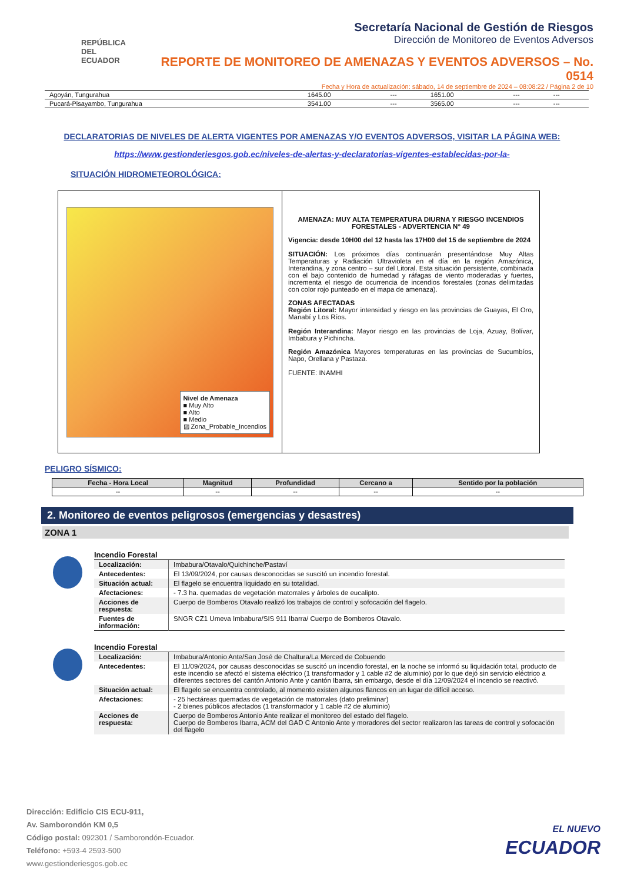REPÚBLICA
DEL ECUADOR
Secretaría Nacional de Gestión de Riesgos
Dirección de Monitoreo de Eventos Adversos
REPORTE DE MONITOREO DE AMENAZAS Y EVENTOS ADVERSOS – No. 0514
Fecha y Hora de actualización: sábado, 14 de septiembre de 2024 – 08:08:22 / Página 2 de 10
| Agoyán, Tungurahua | 1645.00 | --- | 1651.00 | --- | --- |
| Pucará-Pisayambo, Tungurahua | 3541.00 | --- | 3565.00 | --- | --- |
DECLARATORIAS DE NIVELES DE ALERTA VIGENTES POR AMENAZAS Y/O EVENTOS ADVERSOS, VISITAR LA PÁGINA WEB:
https://www.gestionderiesgos.gob.ec/niveles-de-alertas-y-declaratorias-vigentes-establecidas-por-la-
SITUACIÓN HIDROMETEOROLÓGICA:
Nivel de Amenaza
■ Muy Alto
■ Alto
■ Medio
▨ Zona_Probable_Incendios
AMENAZA: MUY ALTA TEMPERATURA DIURNA Y RIESGO INCENDIOS FORESTALES - ADVERTENCIA N° 49
Vigencia: desde 10H00 del 12 hasta las 17H00 del 15 de septiembre de 2024
SITUACIÓN: Los próximos días continuarán presentándose Muy Altas Temperaturas y Radiación Ultravioleta en el día en la región Amazónica, Interandina, y zona centro – sur del Litoral. Esta situación persistente, combinada con el bajo contenido de humedad y ráfagas de viento moderadas y fuertes, incrementa el riesgo de ocurrencia de incendios forestales (zonas delimitadas con color rojo punteado en el mapa de amenaza).
ZONAS AFECTADAS
Región Litoral: Mayor intensidad y riesgo en las provincias de Guayas, El Oro, Manabí y Los Ríos.
Región Interandina: Mayor riesgo en las provincias de Loja, Azuay, Bolívar, Imbabura y Pichincha.
Región Amazónica Mayores temperaturas en las provincias de Sucumbíos, Napo, Orellana y Pastaza.
FUENTE: INAMHI
PELIGRO SÍSMICO:
| Fecha - Hora Local | Magnitud | Profundidad | Cercano a | Sentido por la población |
| --- | --- | --- | --- | --- |
| -- | -- | -- | -- | -- |
2. Monitoreo de eventos peligrosos (emergencias y desastres)
ZONA 1
Incendio Forestal
| Localización: | Imbabura/Otavalo/Quichinche/Pastaví |
| Antecedentes: | El 13/09/2024, por causas desconocidas se suscitó un incendio forestal. |
| Situación actual: | El flagelo se encuentra liquidado en su totalidad. |
| Afectaciones: | - 7.3 ha. quemadas de vegetación matorrales y árboles de eucalipto. |
| Acciones de respuesta: | Cuerpo de Bomberos Otavalo realizó los trabajos de control y sofocación del flagelo. |
| Fuentes de información: | SNGR CZ1 Umeva Imbabura/SIS 911 Ibarra/ Cuerpo de Bomberos Otavalo. |
Incendio Forestal
| Localización: | Imbabura/Antonio Ante/San José de Chaltura/La Merced de Cobuendo |
| Antecedentes: | El 11/09/2024, por causas desconocidas se suscitó un incendio forestal, en la noche se informó su liquidación total, producto de este incendio se afectó el sistema eléctrico (1 transformador y 1 cable #2 de aluminio) por lo que dejó sin servicio eléctrico a diferentes sectores del cantón Antonio Ante y cantón Ibarra, sin embargo, desde el día 12/09/2024 el incendio se reactivó. |
| Situación actual: | El flagelo se encuentra controlado, al momento existen algunos flancos en un lugar de difícil acceso. |
| Afectaciones: | - 25 hectáreas quemadas de vegetación de matorrales (dato preliminar) - 2 bienes públicos afectados (1 transformador y 1 cable #2 de aluminio) |
| Acciones de respuesta: | Cuerpo de Bomberos Antonio Ante realizar el monitoreo del estado del flagelo. Cuerpo de Bomberos Ibarra, ACM del GAD C Antonio Ante y moradores del sector realizaron las tareas de control y sofocación del flagelo |
Dirección: Edificio CIS ECU-911,
Av. Samborondón KM 0,5
Código postal: 092301 / Samborondón-Ecuador.
Teléfono: +593-4 2593-500
www.gestionderiesgos.gob.ec
EL NUEVO
ECUADOR